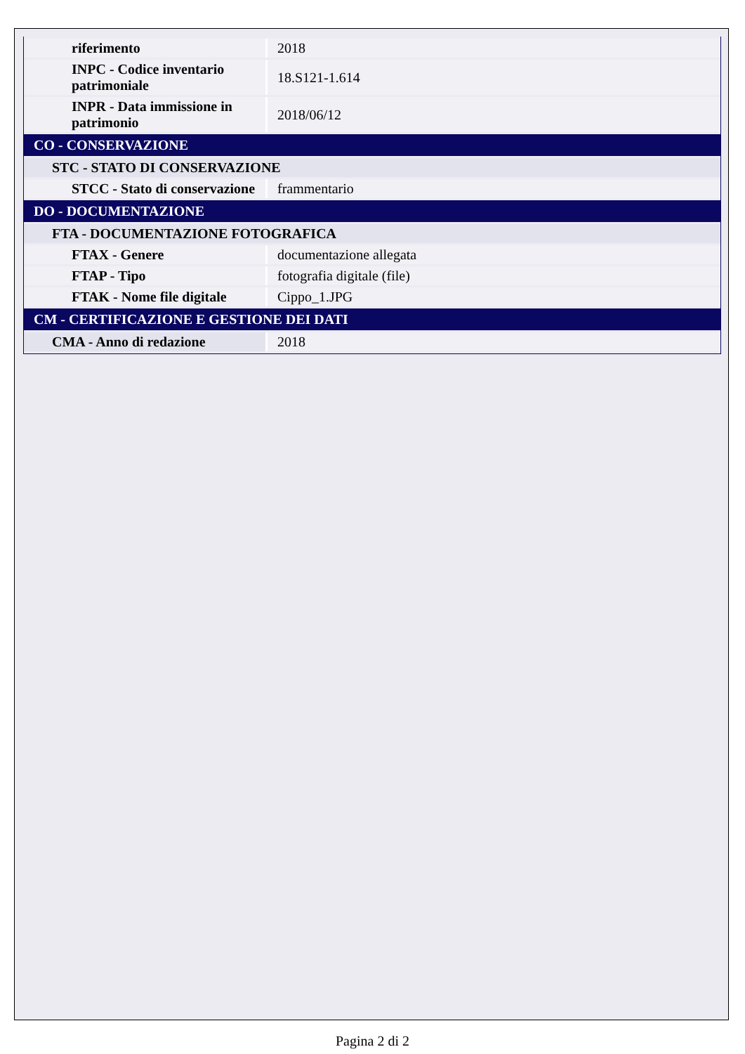| riferimento | 2018 |
| INPC - Codice inventario patrimoniale | 18.S121-1.614 |
| INPR - Data immissione in patrimonio | 2018/06/12 |
| CO - CONSERVAZIONE | |
| STC - STATO DI CONSERVAZIONE | |
| STCC - Stato di conservazione | frammentario |
| DO - DOCUMENTAZIONE | |
| FTA - DOCUMENTAZIONE FOTOGRAFICA | |
| FTAX - Genere | documentazione allegata |
| FTAP - Tipo | fotografia digitale (file) |
| FTAK - Nome file digitale | Cippo_1.JPG |
| CM - CERTIFICAZIONE E GESTIONE DEI DATI | |
| CMA - Anno di redazione | 2018 |
Pagina 2 di 2